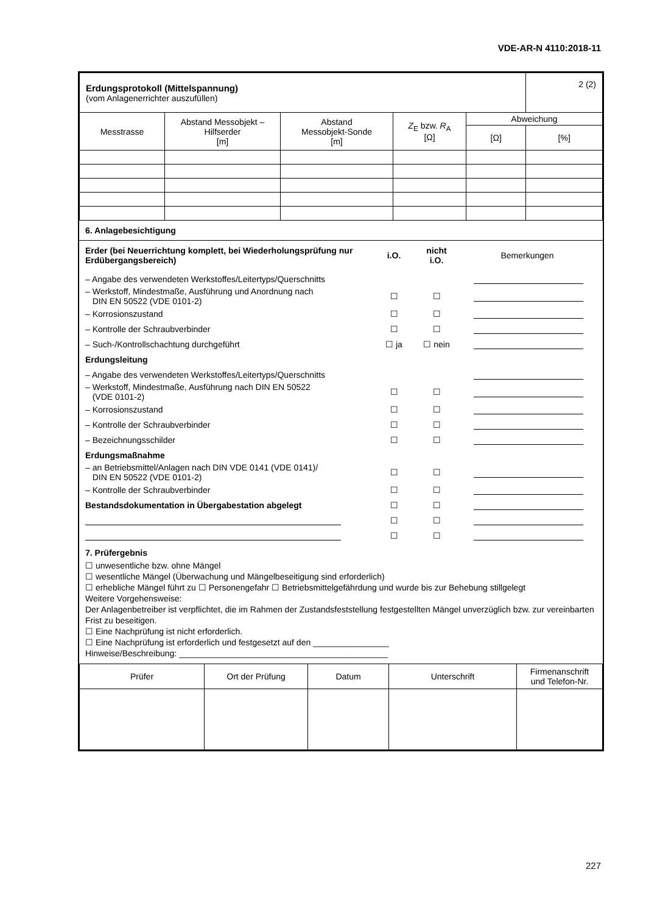VDE-AR-N 4110:2018-11
| Erdungsprotokoll (Mittelspannung) (vom Anlagenerrichter auszufüllen) | | | | | 2 (2) |
| Messtrasse | Abstand Messobjekt – Hilfserder [m] | Abstand Messobjekt-Sonde [m] | Z<sub>E</sub> bzw. R<sub>A</sub> [Ω] | Abweichung | |
| | | | | [Ω] | [%] |
6. Anlagebesichtigung
Erder (bei Neuerrichtung komplett, bei Wiederholungsprüfung nur Erdübergangsbereich)
i.O.
nicht
i.O.
Bemerkungen
– Angabe des verwendeten Werkstoffes/Leitertyps/Querschnitts
– Werkstoff, Mindestmaße, Ausführung und Anordnung nach
DIN EN 50522 (VDE 0101-2)
☐ ☐
– Korrosionszustand ☐ ☐
– Kontrolle der Schraubverbinder
☐ ☐
– Such-/Kontrollschachtung durchgeführt
☐ ja ☐ nein
Erdungsleitung
– Angabe des verwendeten Werkstoffes/Leitertyps/Querschnitts
– Werkstoff, Mindestmaße, Ausführung nach DIN EN 50522
(VDE 0101-2)
☐ ☐
– Korrosionszustand ☐ ☐
– Kontrolle der Schraubverbinder
☐ ☐
– Bezeichnungsschilder ☐ ☐
Erdungsmaßnahme
– an Betriebsmittel/Anlagen nach DIN VDE 0141 (VDE 0141)/
DIN EN 50522 (VDE 0101-2)
☐ ☐
– Kontrolle der Schraubverbinder
☐ ☐
Bestandsdokumentation in Übergabestation abgelegt
☐ ☐
☐ ☐
☐ ☐
7. Prüfergebnis
☐ unwesentliche bzw. ohne Mängel
☐ wesentliche Mängel (Überwachung und Mängelbeseitigung sind erforderlich)
☐ erhebliche Mängel führt zu ☐ Personengefahr ☐ Betriebsmittelgefährdung und wurde bis zur Behebung stillgelegt
Weitere Vorgehensweise:
Der Anlagenbetreiber ist verpflichtet, die im Rahmen der Zustandsfeststellung festgestellten Mängel unverzüglich bzw. zur vereinbarten Frist zu beseitigen.
☐ Eine Nachprüfung ist nicht erforderlich.
☐ Eine Nachprüfung ist erforderlich und festgesetzt auf den ________________
Hinweise/Beschreibung: ____________________________________________
| Prüfer | Ort der Prüfung | Datum | Unterschrift | Firmenanschrift und Telefon-Nr. |
| --- | --- | --- | --- | --- |
227